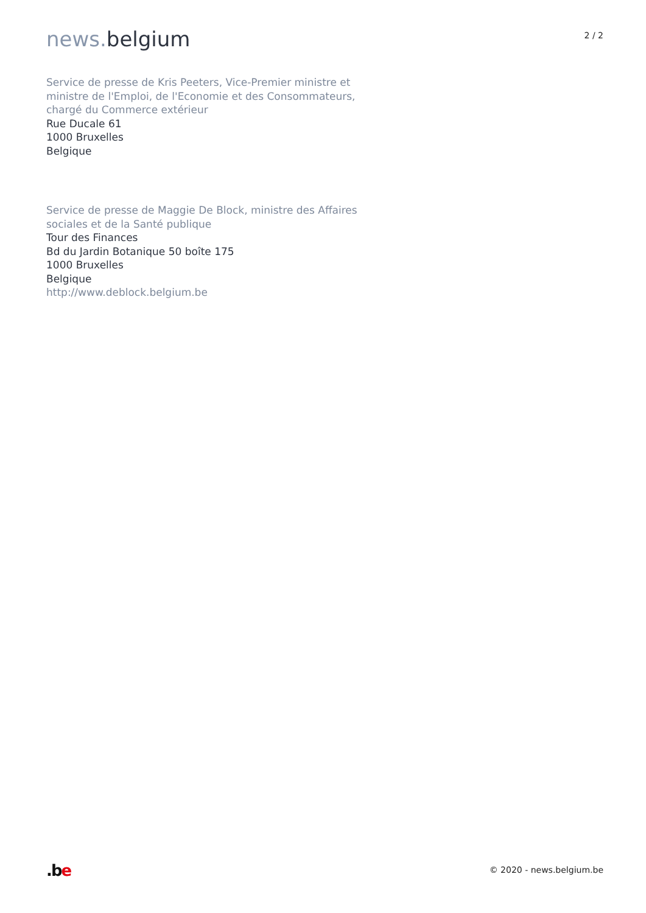news. belgium
2 / 2
Service de presse de Kris Peeters, Vice-Premier ministre et ministre de l'Emploi, de l'Economie et des Consommateurs, chargé du Commerce extérieur
Rue Ducale 61
1000 Bruxelles
Belgique
Service de presse de Maggie De Block, ministre des Affaires sociales et de la Santé publique
Tour des Finances
Bd du Jardin Botanique 50 boîte 175
1000 Bruxelles
Belgique
http://www.deblock.belgium.be
.be
© 2020 - news.belgium.be